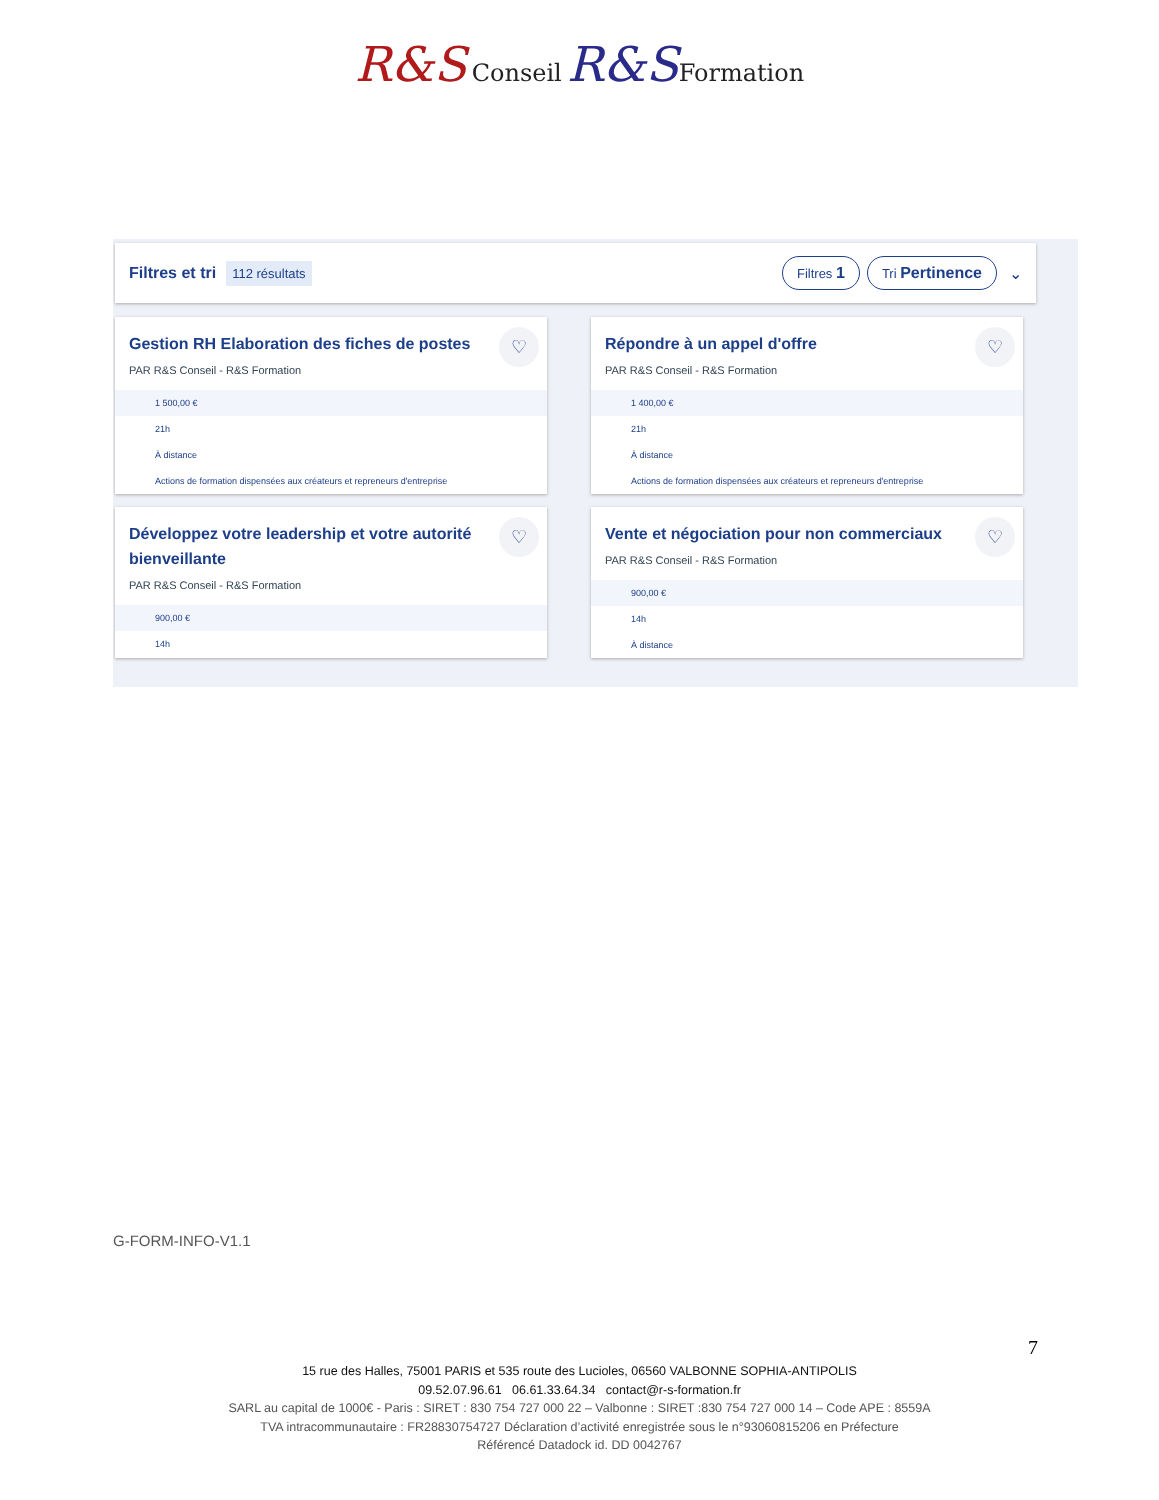R&S Conseil R&S Formation
Filtres et tri 112 résultats Filtres 1 Tri Pertinence ⌄
Gestion RH Elaboration des fiches de postes
♡
PAR R&S Conseil - R&S Formation
1 500,00 €
21h
À distance
Actions de formation dispensées aux créateurs et repreneurs d'entreprise
Répondre à un appel d'offre
♡
PAR R&S Conseil - R&S Formation
1 400,00 €
21h
À distance
Actions de formation dispensées aux créateurs et repreneurs d'entreprise
Développez votre leadership et votre autorité bienveillante
♡
PAR R&S Conseil - R&S Formation
900,00 €
14h
Vente et négociation pour non commerciaux
♡
PAR R&S Conseil - R&S Formation
900,00 €
14h
À distance
G-FORM-INFO-V1.1
7
15 rue des Halles, 75001 PARIS et 535 route des Lucioles, 06560 VALBONNE SOPHIA-ANTIPOLIS
09.52.07.96.61 06.61.33.64.34 contact@r-s-formation.fr
SARL au capital de 1000€ - Paris : SIRET : 830 754 727 000 22 – Valbonne : SIRET :830 754 727 000 14 – Code APE : 8559A
TVA intracommunautaire : FR28830754727 Déclaration d’activité enregistrée sous le n°93060815206 en Préfecture
Référencé Datadock id. DD 0042767